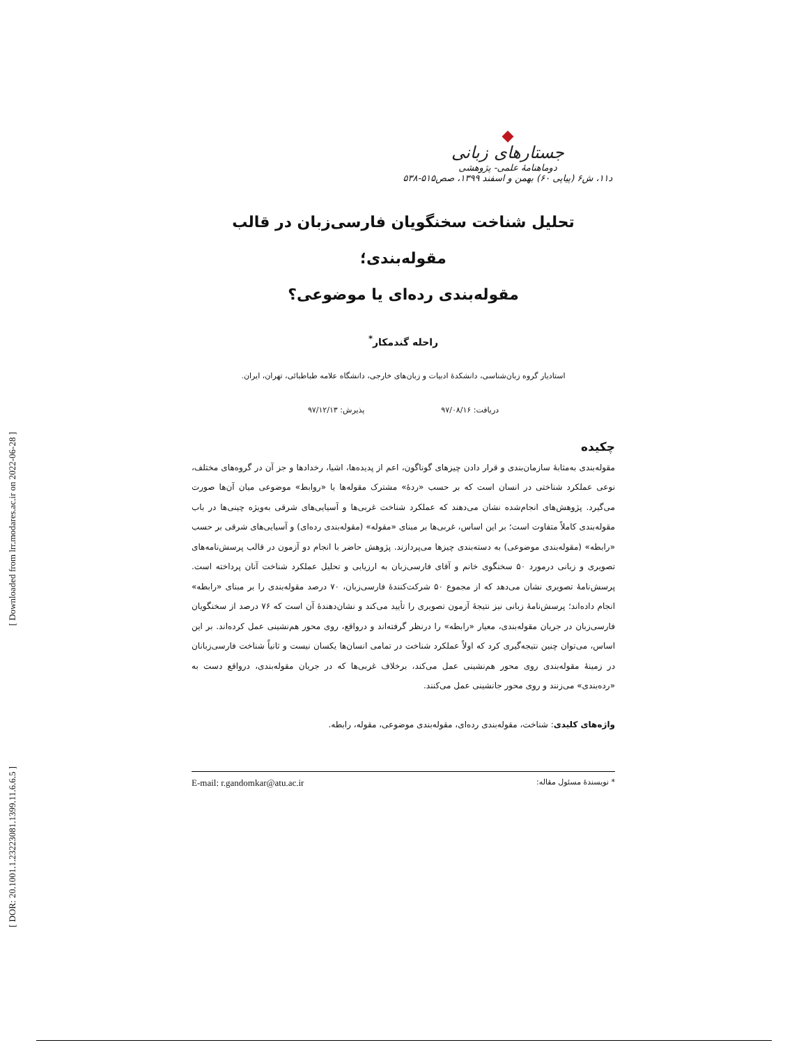[ Downloaded from lrr.modares.ac.ir on 2022-06-28 ]
[ DOR: 20.1001.1.23223081.1399.11.6.6.5 ]
جستارهای زبانی
دوماهنامهٔ علمی- پژوهشی
د۱۱، ش۶ (پیاپی ۶۰) بهمن و اسفند ۱۳۹۹، صص۵۱۵-۵۳۸
تحلیل شناخت سخنگویان فارسی‌زبان در قالب مقوله‌بندی؛
مقوله‌بندی رده‌ای یا موضوعی؟
راحله گندمکار<sup>*</sup>
استادیار گروه زبان‌شناسی، دانشکدهٔ ادبیات و زبان‌های خارجی، دانشگاه علامه طباطبائی، تهران، ایران.
دریافت: ۹۷/۰۸/۱۶ پذیرش: ۹۷/۱۲/۱۳
چکیده
مقوله‌بندی به‌مثابهٔ سازمان‌بندی و قرار دادن چیزهای گوناگون، اعم از پدیده‌ها، اشیا، رخدادها و جز آن در گروه‌های مختلف، نوعی عملکرد شناختی در انسان است که بر حسب «ردهٔ» مشترک مقوله‌ها یا «روابط» موضوعی میان آن‌ها صورت می‌گیرد. پژوهش‌های انجام‌شده نشان می‌دهند که عملکرد شناخت غربی‌ها و آسیایی‌های شرقی به‌ویژه چینی‌ها در باب مقوله‌بندی کاملاً متفاوت است؛ بر این اساس، غربی‌ها بر مبنای «مقوله» (مقوله‌بندی رده‌ای) و آسیایی‌های شرقی بر حسب «رابطه» (مقوله‌بندی موضوعی) به دسته‌بندی چیزها می‌پردازند. پژوهش حاضر با انجام دو آزمون در قالب پرسش‌نامه‌های تصویری و زبانی درمورد ۵۰ سخنگوی خانم و آقای فارسی‌زبان به ارزیابی و تحلیل عملکرد شناخت آنان پرداخته است. پرسش‌نامهٔ تصویری نشان می‌دهد که از مجموع ۵۰ شرکت‌کنندهٔ فارسی‌زبان، ۷۰ درصد مقوله‌بندی را بر مبنای «رابطه» انجام داده‌اند؛ پرسش‌نامهٔ زبانی نیز نتیجهٔ آزمون تصویری را تأیید می‌کند و نشان‌دهندهٔ آن است که ۷۶ درصد از سخنگویان فارسی‌زبان در جریان مقوله‌بندی، معیار «رابطه» را درنظر گرفته‌اند و درواقع، روی محور هم‌نشینی عمل کرده‌اند. بر این اساس، می‌توان چنین نتیجه‌گیری کرد که اولاً عملکرد شناخت در تمامی انسان‌ها یکسان نیست و ثانیاً شناخت فارسی‌زبانان در زمینهٔ مقوله‌بندی روی محور هم‌نشینی عمل می‌کند، برخلاف غربی‌ها که در جریان مقوله‌بندی، درواقع دست به «رده‌بندی» می‌زنند و روی محور جانشینی عمل می‌کنند.
واژه‌های کلیدی: شناخت، مقوله‌بندی رده‌ای، مقوله‌بندی موضوعی، مقوله، رابطه.
* نویسندهٔ مسئول مقاله: E-mail: r.gandomkar@atu.ac.ir